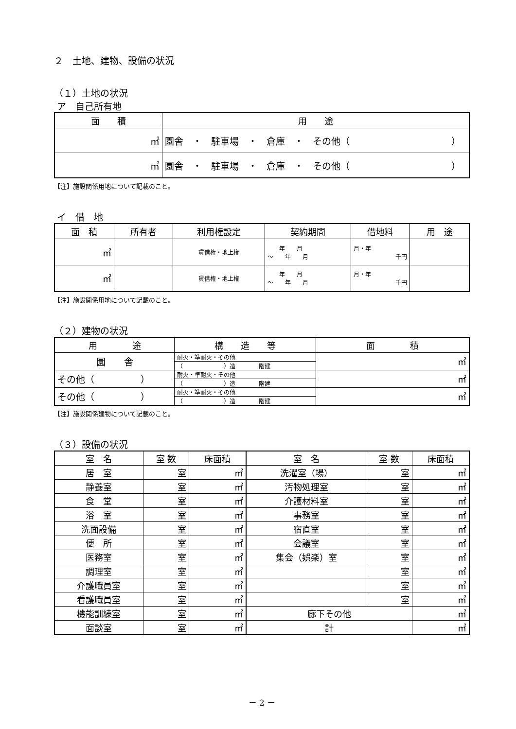２　土地、建物、設備の状況
（１）土地の状況
ア　自己所有地
| 面 積 | 用 途 |
| --- | --- |
| ㎡ | 園舎 ・ 駐車場 ・ 倉庫 ・ その他（ ） |
| ㎡ | 園舎 ・ 駐車場 ・ 倉庫 ・ その他（ ） |
【注】施設関係用地について記載のこと。
イ　借　地
| 面 積 | 所有者 | 利用権設定 | 契約期間 | 借地料 | 用 途 |
| --- | --- | --- | --- | --- | --- |
| ㎡ | | 賃借権・地上権 | 年 月 ～ 年 月 | 月・年 千円 | |
| ㎡ | | 賃借権・地上権 | 年 月 ～ 年 月 | 月・年 千円 | |
【注】施設関係用地について記載のこと。
（２）建物の状況
| 用 途 | 構 造 等 | 面 積 |
| --- | --- | --- |
| 園 舎 | 耐火・準耐火・その他 | ㎡ |
| | （ ）造 階建 | |
| その他（ ） | 耐火・準耐火・その他 | ㎡ |
| | （ ）造 階建 | |
| その他（ ） | 耐火・準耐火・その他 | ㎡ |
| | （ ）造 階建 | |
【注】施設関係建物について記載のこと。
（３）設備の状況
| 室 名 | 室 数 | 床面積 | 室 名 | 室 数 | 床面積 |
| --- | --- | --- | --- | --- | --- |
| 居 室 | 室 | ㎡ | 洗濯室（場） | 室 | ㎡ |
| 静養室 | 室 | ㎡ | 汚物処理室 | 室 | ㎡ |
| 食 堂 | 室 | ㎡ | 介護材料室 | 室 | ㎡ |
| 浴 室 | 室 | ㎡ | 事務室 | 室 | ㎡ |
| 洗面設備 | 室 | ㎡ | 宿直室 | 室 | ㎡ |
| 便 所 | 室 | ㎡ | 会議室 | 室 | ㎡ |
| 医務室 | 室 | ㎡ | 集会（娯楽）室 | 室 | ㎡ |
| 調理室 | 室 | ㎡ | | 室 | ㎡ |
| 介護職員室 | 室 | ㎡ | | 室 | ㎡ |
| 看護職員室 | 室 | ㎡ | | 室 | ㎡ |
| 機能訓練室 | 室 | ㎡ | 廊下その他 | | ㎡ |
| 面談室 | 室 | ㎡ | 計 | | ㎡ |
－ 2 －